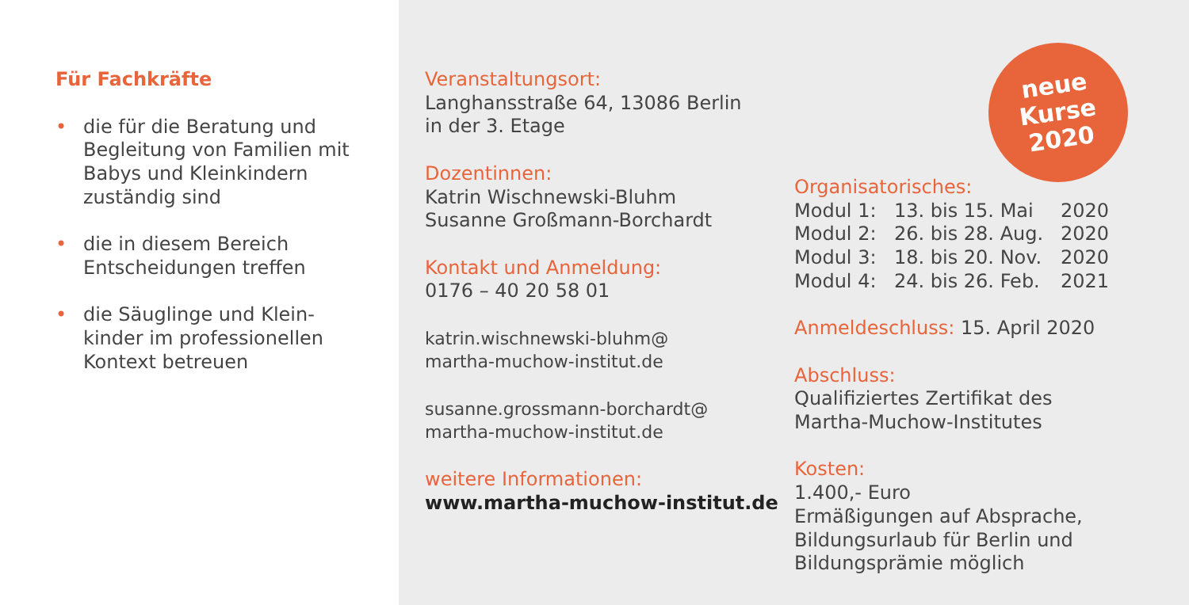Für Fachkräfte
• die für die Beratung und Begleitung von Familien mit Babys und Kleinkindern zuständig sind
• die in diesem Bereich Entscheidungen treffen
• die Säuglinge und Klein-
kinder im professionellen Kontext betreuen
Veranstaltungsort:
Langhansstraße 64, 13086 Berlin
in der 3. Etage
Dozentinnen:
Katrin Wischnewski-Bluhm
Susanne Großmann-Borchardt
Kontakt und Anmeldung:
0176 – 40 20 58 01
katrin.wischnewski-bluhm@
martha-muchow-institut.de
susanne.grossmann-borchardt@
martha-muchow-institut.de
weitere Informationen:
www.martha-muchow-institut.de
neue
Kurse
2020
Organisatorisches:
Modul 1: 13. bis 15. Mai 2020
Modul 2: 26. bis 28. Aug. 2020
Modul 3: 18. bis 20. Nov. 2020
Modul 4: 24. bis 26. Feb. 2021
Anmeldeschluss: 15. April 2020
Abschluss:
Qualifiziertes Zertifikat des
Martha-Muchow-Institutes
Kosten:
1.400,- Euro
Ermäßigungen auf Absprache,
Bildungsurlaub für Berlin und
Bildungsprämie möglich